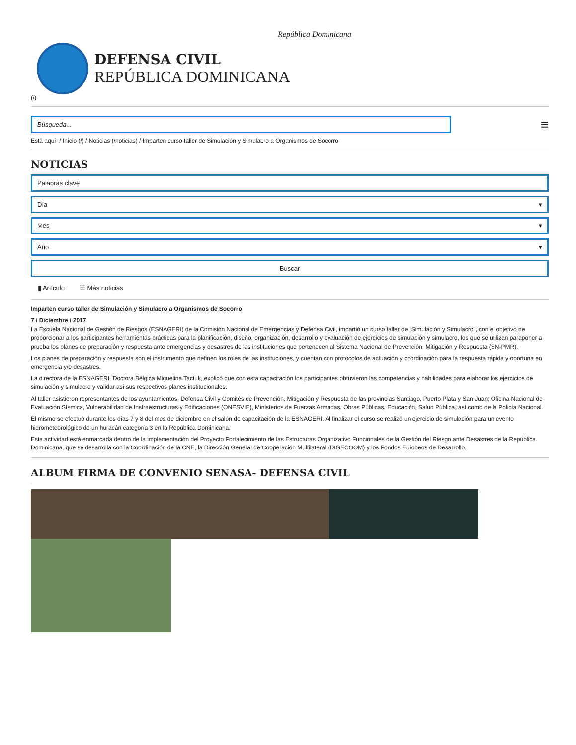República Dominicana
DEFENSA CIVIL
REPÚBLICA DOMINICANA
(/)
Búsqueda...
≡
Está aquí: / Inicio (/) / Noticias (/noticias) / Imparten curso taller de Simulación y Simulacro a Organismos de Socorro
NOTICIAS
Palabras clave
Día ▾
Mes ▾
Año ▾
Buscar
▮ Artículo ☰ Más noticias
Imparten curso taller de Simulación y Simulacro a Organismos de Socorro
7 / Diciembre / 2017
La Escuela Nacional de Gestión de Riesgos (ESNAGERI) de la Comisión Nacional de Emergencias y Defensa Civil, impartió un curso taller de “Simulación y Simulacro”, con el objetivo de proporcionar a los participantes herramientas prácticas para la planificación, diseño, organización, desarrollo y evaluación de ejercicios de simulación y simulacro, los que se utilizan paraponer a prueba los planes de preparación y respuesta ante emergencias y desastres de las instituciones que pertenecen al Sistema Nacional de Prevención, Mitigación y Respuesta (SN-PMR).
Los planes de preparación y respuesta son el instrumento que definen los roles de las instituciones, y cuentan con protocolos de actuación y coordinación para la respuesta rápida y oportuna en emergencia y/o desastres.
La directora de la ESNAGERI, Doctora Bélgica Miguelina Tactuk, explicó que con esta capacitación los participantes obtuvieron las competencias y habilidades para elaborar los ejercicios de simulación y simulacro y validar así sus respectivos planes institucionales.
Al taller asistieron representantes de los ayuntamientos, Defensa Civil y Comités de Prevención, Mitigación y Respuesta de las provincias Santiago, Puerto Plata y San Juan; Oficina Nacional de Evaluación Sísmica, Vulnerabilidad de Insfraestructuras y Edificaciones (ONESVIE), Ministerios de Fuerzas Armadas, Obras Públicas, Educación, Salud Pública, así como de la Policía Nacional.
El mismo se efectuó durante los días 7 y 8 del mes de diciembre en el salón de capacitación de la ESNAGERI. Al finalizar el curso se realizó un ejercicio de simulación para un evento hidrometeorológico de un huracán categoría 3 en la República Dominicana.
Esta actividad está enmarcada dentro de la implementación del Proyecto Fortalecimiento de las Estructuras Organizativo Funcionales de la Gestión del Riesgo ante Desastres de la Republica Dominicana, que se desarrolla con la Coordinación de la CNE, la Dirección General de Cooperación Multilateral (DIGECOOM) y los Fondos Europeos de Desarrollo.
ALBUM FIRMA DE CONVENIO SENASA- DEFENSA CIVIL